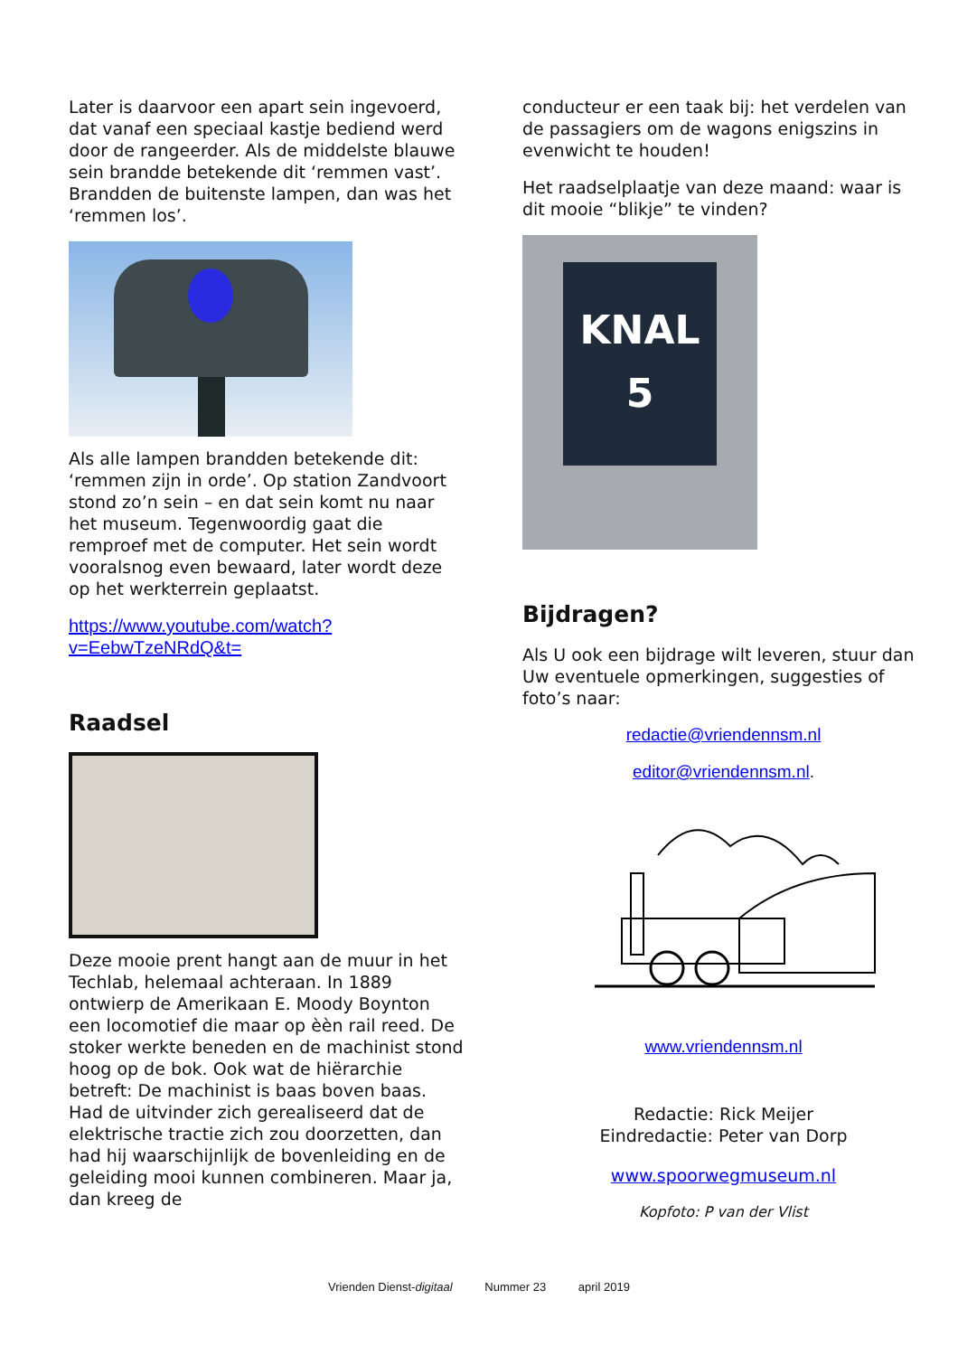Later is daarvoor een apart sein ingevoerd, dat vanaf een speciaal kastje bediend werd door de rangeerder. Als de middelste blauwe sein brandde betekende dit ‘remmen vast’. Brandden de buitenste lampen, dan was het ‘remmen los’.
Als alle lampen brandden betekende dit: ‘remmen zijn in orde’. Op station Zandvoort stond zo’n sein – en dat sein komt nu naar het museum. Tegenwoordig gaat die remproef met de computer. Het sein wordt vooralsnog even bewaard, later wordt deze op het werkterrein geplaatst.
https://www.youtube.com/watch?v=EebwTzeNRdQ&t=
Raadsel
Deze mooie prent hangt aan de muur in het Techlab, helemaal achteraan. In 1889 ontwierp de Amerikaan E. Moody Boynton een locomotief die maar op èèn rail reed. De stoker werkte beneden en de machinist stond hoog op de bok. Ook wat de hiërarchie betreft: De machinist is baas boven baas. Had de uitvinder zich gerealiseerd dat de elektrische tractie zich zou doorzetten, dan had hij waarschijnlijk de bovenleiding en de geleiding mooi kunnen combineren. Maar ja, dan kreeg de
conducteur er een taak bij: het verdelen van de passagiers om de wagons enigszins in evenwicht te houden!
Het raadselplaatje van deze maand: waar is dit mooie “blikje” te vinden?
KNAL
5
Bijdragen?
Als U ook een bijdrage wilt leveren, stuur dan Uw eventuele opmerkingen, suggesties of foto’s naar:
redactie@vriendennsm.nl
editor@vriendennsm.nl.
www.vriendennsm.nl
Redactie: Rick Meijer
Eindredactie: Peter van Dorp
www.spoorwegmuseum.nl
Kopfoto: P van der Vlist
Vrienden Dienst-digitaal Nummer 23 april 2019